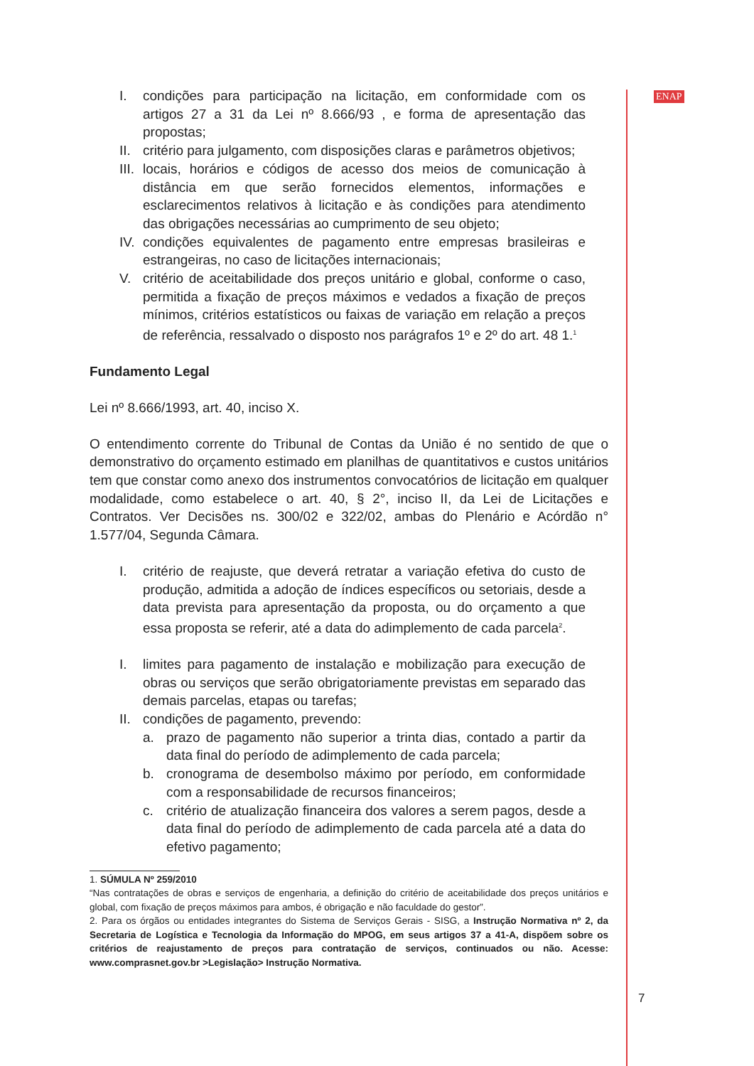ENAP
I. condições para participação na licitação, em conformidade com os artigos 27 a 31 da Lei nº 8.666/93 , e forma de apresentação das propostas;
II. critério para julgamento, com disposições claras e parâmetros objetivos;
III. locais, horários e códigos de acesso dos meios de comunicação à distância em que serão fornecidos elementos, informações e esclarecimentos relativos à licitação e às condições para atendimento das obrigações necessárias ao cumprimento de seu objeto;
IV. condições equivalentes de pagamento entre empresas brasileiras e estrangeiras, no caso de licitações internacionais;
V. critério de aceitabilidade dos preços unitário e global, conforme o caso, permitida a fixação de preços máximos e vedados a fixação de preços mínimos, critérios estatísticos ou faixas de variação em relação a preços de referência, ressalvado o disposto nos parágrafos 1º e 2º do art. 48 1.<sup>1</sup>
Fundamento Legal
Lei nº 8.666/1993, art. 40, inciso X.
O entendimento corrente do Tribunal de Contas da União é no sentido de que o demonstrativo do orçamento estimado em planilhas de quantitativos e custos unitários tem que constar como anexo dos instrumentos convocatórios de licitação em qualquer modalidade, como estabelece o art. 40, § 2°, inciso II, da Lei de Licitações e Contratos. Ver Decisões ns. 300/02 e 322/02, ambas do Plenário e Acórdão n° 1.577/04, Segunda Câmara.
I. critério de reajuste, que deverá retratar a variação efetiva do custo de produção, admitida a adoção de índices específicos ou setoriais, desde a data prevista para apresentação da proposta, ou do orçamento a que essa proposta se referir, até a data do adimplemento de cada parcela<sup>2</sup>.
I. limites para pagamento de instalação e mobilização para execução de obras ou serviços que serão obrigatoriamente previstas em separado das demais parcelas, etapas ou tarefas;
II. condições de pagamento, prevendo:
a. prazo de pagamento não superior a trinta dias, contado a partir da data final do período de adimplemento de cada parcela;
b. cronograma de desembolso máximo por período, em conformidade com a responsabilidade de recursos financeiros;
c. critério de atualização financeira dos valores a serem pagos, desde a data final do período de adimplemento de cada parcela até a data do efetivo pagamento;
1. SÚMULA Nº 259/2010
“Nas contratações de obras e serviços de engenharia, a definição do critério de aceitabilidade dos preços unitários e global, com fixação de preços máximos para ambos, é obrigação e não faculdade do gestor”.
2. Para os órgãos ou entidades integrantes do Sistema de Serviços Gerais - SISG, a Instrução Normativa nº 2, da Secretaria de Logística e Tecnologia da Informação do MPOG, em seus artigos 37 a 41-A, dispõem sobre os critérios de reajustamento de preços para contratação de serviços, continuados ou não. Acesse: www.comprasnet.gov.br >Legislação> Instrução Normativa.
7